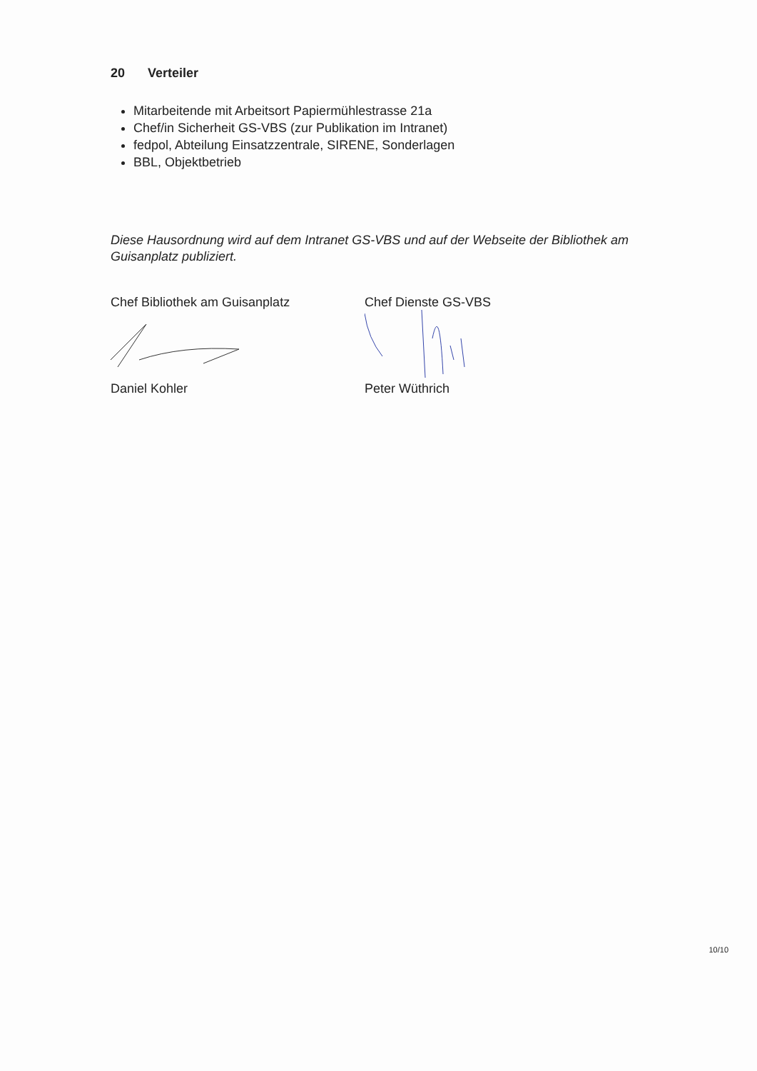20 Verteiler
Mitarbeitende mit Arbeitsort Papiermühlestrasse 21a
Chef/in Sicherheit GS-VBS (zur Publikation im Intranet)
fedpol, Abteilung Einsatzzentrale, SIRENE, Sonderlagen
BBL, Objektbetrieb
Diese Hausordnung wird auf dem Intranet GS-VBS und auf der Webseite der Bibliothek am Guisanplatz publiziert.
Chef Bibliothek am Guisanplatz
Daniel Kohler
Chef Dienste GS-VBS
Peter Wüthrich
10/10